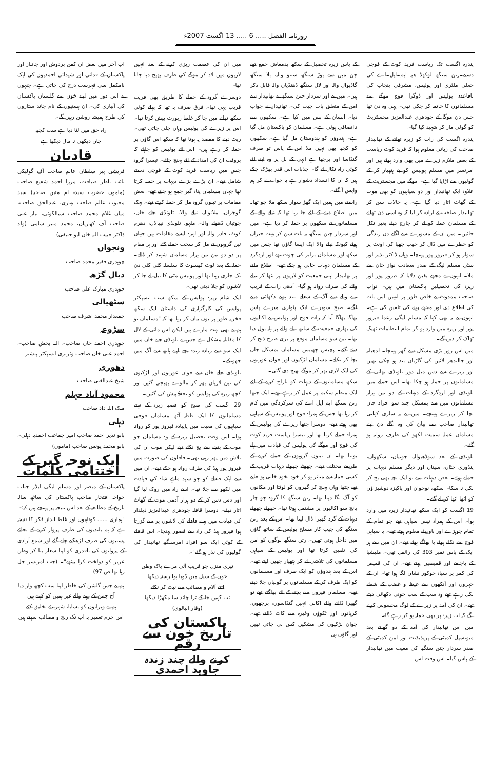روزنامہ الفضل ..... 6 ..... 13 اگست 2007ء
پندرہ اگست تک ریاست فرید کوٹ کے فوجی دستے۔رتن سنگھ لوکھڈ ھیہ ایم۔ایل۔اے کی جعلی ملٹری اور پولیس، مشرقی پنجاب کی باقاعدہ پولیس اور ڈوگرا فوج موگے سے مسلمانوں کا خاتمہ کر چکی تھی۔ یہی وہ دن تھا جس دن موگا کے چودھری عبدالعزیز مجسٹریٹ کو گولی مار کر شہید کیا گیا۔
پندرہ اگست کی رات کو زیرہ تھانے کے تھانیدار صاحب کی زبانی معلوم ہوا کہ فرید کوٹ ریاست کے بعض ملازم زیرے میں بھی وارد ہوئے ہیں اور امرتسر میں مسلم پولیس کو بے ہتھیار کر کے گولیوں سے اڑایا گیا ہے۔ موگے میں مجسٹریٹ کے علاوہ ایک تھانیدار اور دو سپاہیوں کو بھی موت کے گھاٹ اتار دیا گیا ہے۔ یہ حالات سن کر تھانیدار صاحب نے ارادہ کر لیا کہ وہ اسی دن تھانے کے مسلمان عملہ کو لے کر چارج دیئے بغیر نکل جائیں۔ میں ان کے مشورے سے اگلے دن زندگی کو خطرے میں ڈال کر چھپ چھپا کر، اونٹ پر سوار ہو کر فیروز پور پہنچا۔ وہاں ڈاکٹر نذیر اور سٹی مسلم لیگ کے صدر سعادت نواز خان سے ملا۔ انہوں نے مجھے یقین دلایا کہ فیروز پور اور زیرہ کی تحصیلیں پاکستان میں ہیں۔ نواب صاحب ممدوٹ نے خاص طور پر انہیں اس بات کی اطلاع دی اور مجھے رہنے کی تلقین کی ہے۔ انہوں نے یہ بھی کہا کہ مسلم لیگی زعما فیروز پور اور زیرہ میں وارد ہو کر تمام انتظامات ٹھیک ٹھاک کر دیں گے۔
میں اس روز بڑی مشکل سے گھر پہنچا۔ لدھیانہ اور جالندھر لائین کی گاڑیاں بند ہو چکی تھیں اور زیرے سے دس میل دور تلونڈی بھائی کے مسلمانوں پر حملہ ہو چکا تھا۔ اس حملے میں تلونڈی اور اردگرد کے دیہات کے دو تین ہزار مسلمانوں میں سے بمشکل چند سو افراد جان بچا کر زیرے پہنچے۔ میں نے یہ ساری کہانی تھانیدار صاحب سے بیان کی وہ اگلے دن اپنے مسلمان عملہ سمیت لکھو کی طرف روانہ ہو گئے۔
تلونڈی کے بعد سوڈھیوالہ، جوتیاں، سکھواں، پنڈوری جٹاں، سیتاں اور دیگر مسلم دیہات پر حملے ہوئے۔ بعض دیہات سے تو ایک بچہ بھی بچ کر نکل نہ سکا۔ سکھ، نوجوان اور پاکیزہ دوشیزاؤں کو اٹھا اٹھا کر لے گئے۔
19 اگست کو ایک سکھ تھانیدار زیرہ میں وارد ہوا۔ اس کے ہمراہ تیس سپاہی تھے جو تمام کے تمام چوہڑے اور باوریئے معلوم ہوتے تھے۔ یہ سپاہی فوج سے نکلے ہوئے یا بھاگے ہوئے تھے۔ ان میں سے ہر ایک کے پاس نمبر 303 کی رائفل تھی۔ ملیشیا کے پاجامے اور قمیصیں پہنے تھے۔ ان کی قمیص کی کمر پر سیاہ چوکور نشان لگا ہوا تھا۔ ان کے چہروں اور آنکھوں سے غیظ و غضب کے شعلے نکل رہے تھے وہ سب کے سب خونی دکھائی دیتے تھے۔ ان کی آمد پر زیرے کے لوگ محسوس کرنے لگے کہ اب زیرہ پر بھی حملہ ہو کر رہے گا۔
میں اس تھانیدار کی آمد کے دو گھنٹے بعد میونسپل کمیٹی کے پریذیڈنٹ اور امن کمیٹی کے صدر سردار چنن سنگھ کی معیت میں تھانیدار کے پاس گیا۔ اس وقت اس
کے پاس زیرہ تحصیل کے سکھ بدمعاش جمع تھے جن میں سے بوڑ سنگھ سنتو والہ، بلا سنگھ گاڈیوال والہ اور لال سنگھ ڈھنڈیاں والہ قابل ذکر ہیں۔ میں نے اور سردار چنن سنگھ نے تھانیدار سے امن کے متعلق بات چیت کی۔ تھانیدار نے جواب دیا۔ انسان کے بس میں کیا ہے۔ سکھوں سے ناانصافی ہوئی ہے۔ مسلمان کو پاکستان مل گیا ہے۔ ہندوؤں کو ہندوستان مل گیا ہے۔ سکھوں کو کچھ بھی نہیں ملا اس کے پاس تو صرف گنڈاسا اور برچھا ہے انہی کے بل پر وہ اپنے لئے کوئی راہ نکال لے گا۔ جذبات اس قدر بھڑک چکے ہیں کہ ان کا انسداد دشوار ہے یہ جواب لے کر ہم واپس آ گئے۔
راستے میں ہمیں ایک گھڑ سوار سکھ ملا جو تھانہ میں اطلاع دینے کے لئے جا رہا تھا کہ نیلے والے کے مسلمانوں نے سکھوں پر حملہ کر دیا ہے۔ میں اور سردار چنن سنگھ یہ بات سن کر بہت حیران ہوئے کیونکہ نیلے والا ایک ایسا گاؤں تھا جس میں سکھ اور مسلمان برابر کی چوٹ تھے اور اردگرد کے مسلمان دیہات خالی ہو چکے تھے۔ اطلاع ملنے پر تھانیدار اپنی جمعیت کو لاریوں پر بٹھا کر نیلے والے کی طرف روانہ ہو گیا۔ آدھی رات کے قریب نیلے والے سے آگ کے شعلے بلند ہوتے دکھائی دینے لگے۔ صبح سویرے ایک پٹواری میرے پاس بھاگا بھاگا آیا کہ رات فوج اور پولیس نے اکالیوں کی بھاری جمعیت کے ساتھ نیلے والے پر ہلہ بول دیا تھا۔ تین سو مسلمان موقع پر بری طرح ذبح کر دیئے گئے۔ پچیس چھبیس مسلمان بمشکل جان بچا کر نکلے۔ مسلمان لڑکیوں اور جوان عورتوں کی ایک لاری بھر کر موگے بھیج دی گئی۔
سکھ مسلمانوں کے دیہات کو تاراج کرنے کے لئے ایک منظم سکیم پر عمل کر رہے تھے۔ ایک جتھا رتن سنگھ ایم ایل اے کی سرکردگی میں کام کر رہا تھا جس کے ہمراہ فوج اور پولیس کے سپاہی بھی ہوتے تھے۔ دوسرا جتھا زیرے کی پولیس کے ہمراہ حملے کرتا تھا اور تیسرا ریاست فرید کوٹ کی فوج اور موگے کی پولیس کی قیادت میں ہلے بولتا تھا۔ ان تینوں گروہوں کے حملے کرنے کے طریقے مختلف تھے۔ چھوٹے چھوٹے دیہات قریب کے کسی حملہ سے متاثر ہو کر خود بخود خالی ہو جاتے تھے جتھا وہاں پہنچ کر گھروں کو لوٹتا اور مکانوں کو آگ لگا دیتا تھا۔ رتن سنگھ کا گروہ جو چار پانچ سو اکالیوں پر مشتمل ہوتا تھا۔ چھوٹے چھوٹے دیہات کے گرد گھیرا ڈال لیتا تھا۔ اس کے بعد رتن سنگھ کی جیپ کار مسلح پولیس کے ساتھ گاؤں میں داخل ہوتی تھیں۔ رتن سنگھ لوگوں کو امن کی تلقین کرتا تھا اور پولیس کے سپاہی مسلمانوں کی تلاشی لے کر ہتھیار چھین لیتے تھے۔ اس کے بعد ہندوؤں کو ایک طرف اور مسلمانوں کو ایک طرف کر کے مسلمانوں پر گولیاں چلا دیتے تھے۔ مسلمان فیروں سے بچنے کے لئے بھاگتے تھے تو گھیرا ڈالنے والے اکالی انہیں گنڈاسوں، برچھوں، کرپانوں اور ٹکوؤں وغیرہ سے کاٹ ڈالتے تھے۔ جوان لڑکیوں کی مشکیں کس لی جاتی تھیں اور گاؤں ہی
میں ان کی عصمت ریزی کرنے کے بعد انہیں لاریوں میں لاد کر موگے کی طرف بھیج دیا جاتا تھا۔
دوسرے گروہ کے حملے کا طریق بھی قریب قریب یہی تھا۔ فرق صرف یہ تھا کہ پہلے کوئی سکھ تھانے میں جا کر غلط رپورٹ پیش کرتا تھا۔ اس پر زیرے کی پولیس وہاں چلی جاتی تھی۔ رپٹ دینے کا مقصد یہ ہوتا تھا کہ سکھ اس گاؤں پر حملہ کر رہے ہیں۔ اس لئے پولیس کو چاہئے کہ بروقت ان کی امداد کے لئے پہنچ جائے۔ تیسرا گروہ جس میں ریاست فرید کوٹ کے فوجی دستے شامل تھے۔ ان بڑے بڑے دیہات پر حملہ کرتا تھا جہاں مسلمان پناہ گیر جمع ہو جاتے تھے۔ بعض مقامات پر تینوں گروہ مل کر حملہ کرتے تھے۔ بہک گوجراں، ملانوالہ، نیلے والا، تلونڈی جلے خاں، جوتیاں ڈھولے والہ۔ ملہو، تلونڈی نیپالال، دھرم کوٹ، قادر والہ اور لہرہ ایسے مقامات ہیں جہاں تین گروہوں نے مل کر سخت حملے کئے اور ہر مقام پر دو دو تین تین ہزار مسلمان شہید کر ڈالے۔ حملہ کے بعد لوٹ کھسوٹ کا سلسلہ کئی کئی دن تک جاری رہتا تھا اور پولیس مٹی کا تیل لے جا کر لاشوں کو جلا دیتی تھی۔
ایک شام زیرہ پولیس کے سکھ سب انسپکٹر پولیس کی کارگزاری کی داستان ایک سکھ فخریہ طور پر یوں بیان کر رہا تھا کہ "مسلمان تو ہم نے بھی بہت مارے ہیں لیکن اس مائی کے لال کا مقابلہ مشکل ہے جس نے تلونڈی جلے خاں میں ایک سو سے زیادہ زندہ بچے اپنے ہاتھ سے آگ میں جھونکے۔
تلونڈی جلے خاں سے جوان عورتوں اور لڑکیوں کی تین لاریاں بھر کر مالوے بھیجی گئیں اور کچھ زیرہ کی پولیس کو تحفۃً پیش کی گئیں۔
29 اگست کی صبح کو قصبہ زیرہ کے نہتے مسلمانوں کا ایک قافلہ آٹھ مسلمان فوجی سپاہیوں کی معیت میں پاپیادہ فیروز پور کو روانہ ہوا۔ اس وقت تحصیل زیرہ کے وہ مسلمان جو موت کے پنجے سے بچ نکلے تھے لیکن موت ان کی تلاش میں پھر رہی تھی۔ قافلوں کی صورت میں فیروز پور ہیڈ کی طرف روانہ ہو چکے تھے۔ ان میں سے ایک قافلے کو جو سید مالہے شاہ کی قیادت میں لکھو سے چلا تھا۔ اسے راہ میں روک لیا گیا اور دس دس کر کے دو ہزار آدمی موت کے گھاٹ اتار دیئے۔ دوسرا قافلہ چودھری عبدالعزیز ذیلدار کی قیادت میں پہلے قافلے کی لاشوں پر سے گزرتا ہوا فیروز ہیڈ کی راہ سے قصور پہنچا۔ اس قافلے کے کوئی ایک سو افراد امرسنگھ تھانیدار کی گولیوں کی نذر ہو گئے"۔
تیری منزل جو قریب آئی مرے پاک وطن
خون کے سیل میں ڈوبا ہوا رستہ دیکھا
اتنے آلام و مصائب سے نبٹ کر نکلے
تب کہیں جا کے ترا چاند سا مکھڑا دیکھا
(وقار انبالوی)
پاکستان کی تاریخ خون سے رقم
کرنے والے چند زندہ جاوید احمدی
اب آخر میں بعض ان کفن بردوش اور جانباز اور پاکستان کے فدائی اور شیدائی احمدیوں کی ایک نامکمل سی فہرست درج کی جاتی ہے۔ جنہوں نے اس دور میں اپنے خون سے گلستان پاکستان کی آبیاری کی۔ ان ہستیوں کے نام چاند ستاروں کی طرح ہمیشہ روشن رہیں گے۔
راہ حق میں لٹا دیا ہے سب کچھ
جان دیکھی نہ مال دیکھا ہے
قادیان
قریشی پیر سلطان عالم صاحب آف گولیکی نائب ناظر ضیافت، مرزا احمد شفیع صاحب (ماموں حضرت سیدہ ام متین صاحبہ) سید محبوب عالم صاحب بہاری، عبدالحق صاحب، میاں غلام محمد صاحب سیالکوٹی، نیاز علی صاحب آف کھاریاں، محمد منیر شامی (ولد ڈاکٹر حبیب اللہ خان ابو حنیفی)
ونجواں
چوہدری فقیر محمد صاحب
دیال گڑھ
چوہدری مبارک علی صاحب
سٹھیالی
جمعدار محمد اشرف صاحب
سڑوعہ
چوہدری احمد خاں صاحب۔ اللہ بخش صاحب۔ احمد علی خاں صاحب وٹرنری انسپکٹر پنشنر
دھوری
شیخ عبدالغنی صاحب
محمود آباد جہلم
ملک اللہ داد صاحب
دہلی
بابو نذیر احمد صاحب امیر جماعت احمدیہ دہلی۔ بابو محمد یونس صاحب (ماموں)
ایک نوحہ گیر کے اختتامی کلمات
پاکستان کے مبصر اور مسلم لیگی لیڈر جناب خواجہ افتخار صاحب پاکستان کی ساٹھ سالہ تاریخ کے مطالعہ کے بعد اس نتیجہ پر پہنچے ہیں کہ:-
"ہماری ...... کوتاہیوں اور غلط انداز فکر کا نتیجہ ہے کہ ہم بلندیوں کی طرف پرواز کرنے کے بجائے پستیوں کی طرف لڑھکتے چلے گئے اور شمع آزادی کے پروانوں کی ناقدری کو اپنا شعار بنا کر وطن عزیز کو دولخت کرا بیٹھے"۔ (جب امرتسر جل رہا تھا ص 97)
ہم نے جس گلشن کی خاطر اپنا سب کچھ وار دیا
آج چمن کے رہنے والے غیر ہمیں کو کہتے ہیں
ہم نے ویرانوں کو بسایا، شہر نئے تخلیق کئے
اس جرم تعمیر پہ اب تک رنج و مصائب سہتے ہیں